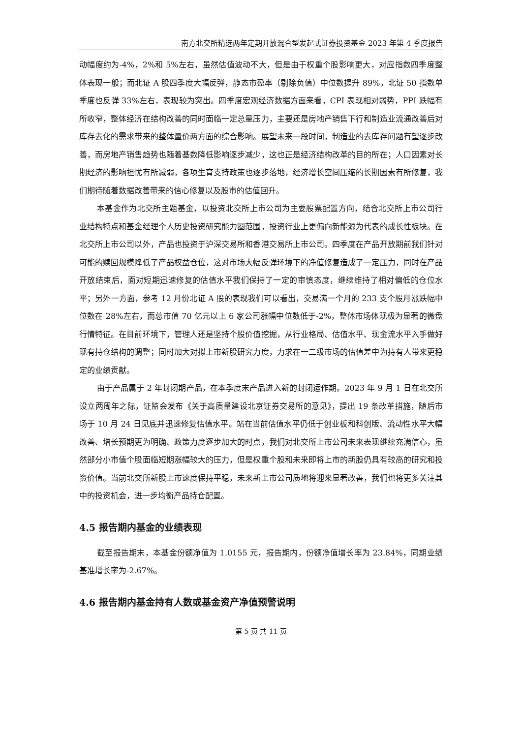南方北交所精选两年定期开放混合型发起式证券投资基金 2023 年第 4 季度报告
动幅度约为-4%，2%和 5%左右，虽然估值波动不大，但是由于权重个股影响更大，对应指数四季度整体表现一般；而北证 A 股四季度大幅反弹，静态市盈率（剔除负值）中位数提升 89%，北证 50 指数单季度也反弹 33%左右，表现较为突出。四季度宏观经济数据方面来看，CPI 表现相对弱势，PPI 跌幅有所收窄，整体经济在结构改善的同时面临一定总量压力，主要还是房地产销售下行和制造业流通改善后对库存去化的需求带来的整体量价两方面的综合影响。展望未来一段时间，制造业的去库存问题有望逐步改善，而房地产销售趋势也随着基数降低影响逐步减少，这也正是经济结构改革的目的所在；人口因素对长期经济的影响担忧有所减弱，各项生育支持政策也逐步落地，经济增长空间压缩的长期因素有所修复，我们期待随着数据改善带来的信心修复以及股市的估值回升。
本基金作为北交所主题基金，以投资北交所上市公司为主要股票配置方向，结合北交所上市公司行业结构特点和基金经理个人历史投资研究能力圈范围，投资行业上更偏向新能源为代表的成长性板块。在北交所上市公司以外，产品也投资于沪深交易所和香港交易所上市公司。四季度在产品开放期前我们针对可能的赎回规模降低了产品权益仓位，这对市场大幅反弹环境下的净值修复造成了一定压力，同时在产品开放结束后，面对短期迅速修复的估值水平我们保持了一定的审慎态度，继续维持了相对偏低的仓位水平；另外一方面，参考 12 月份北证 A 股的表现我们可以看出，交易满一个月的 233 支个股月涨跌幅中位数在 28%左右，而总市值 70 亿元以上 6 家公司涨幅中位数低于-2%，整体市场体现极为显著的微盘行情特征。在目前环境下，管理人还是坚持个股价值挖掘，从行业格局、估值水平、现金流水平入手做好现有持仓结构的调整；同时加大对拟上市新股研究力度，力求在一二级市场的估值差中为持有人带来更稳定的业绩贡献。
由于产品属于 2 年封闭期产品，在本季度末产品进入新的封闭运作期。2023 年 9 月 1 日在北交所设立两周年之际，证监会发布《关于高质量建设北京证券交易所的意见》，提出 19 条改革措施，随后市场于 10 月 24 日见底并迅速修复估值水平。站在当前估值水平仍低于创业板和科创版、流动性水平大幅改善、增长预期更为明确、政策力度逐步加大的时点，我们对北交所上市公司未来表现继续充满信心，虽然部分小市值个股面临短期涨幅较大的压力，但是权重个股和未来即将上市的新股仍具有较高的研究和投资价值。当前北交所新股上市速度保持平稳，未来新上市公司质地将迎来显著改善，我们也将更多关注其中的投资机会，进一步均衡产品持仓配置。
4.5 报告期内基金的业绩表现
截至报告期末，本基金份额净值为 1.0155 元，报告期内，份额净值增长率为 23.84%，同期业绩基准增长率为-2.67%。
4.6 报告期内基金持有人数或基金资产净值预警说明
第 5 页 共 11 页